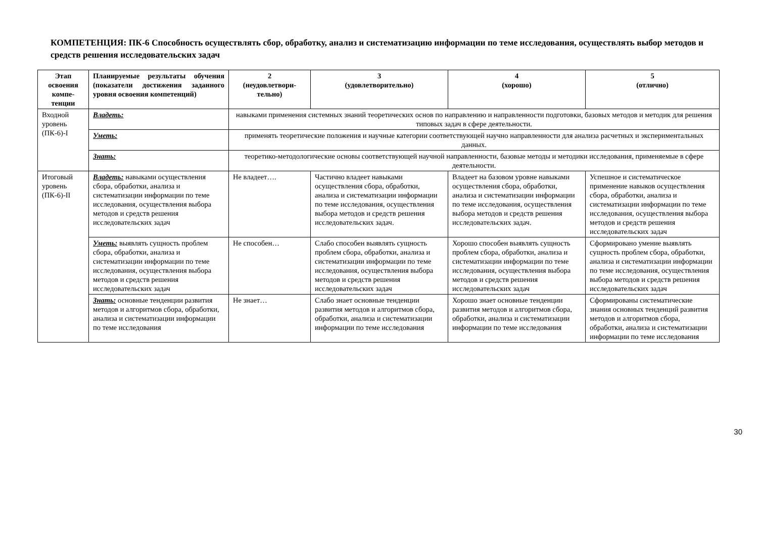КОМПЕТЕНЦИЯ: ПК-6 Способность осуществлять сбор, обработку, анализ и систематизацию информации по теме исследования, осуществлять выбор методов и средств решения исследовательских задач
| Этап освоения компе-тенции | Планируемые результаты обучения (показатели достижения заданного уровня освоения компетенций) | 2 (неудовлетвори-тельно) | 3 (удовлетворительно) | 4 (хорошо) | 5 (отлично) |
| --- | --- | --- | --- | --- | --- |
| Входной уровень (ПК-6)-I | Владеть: | навыками применения системных знаний теоретических основ по направлению и направленности подготовки, базовых методов и методик для решения типовых задач в сфере деятельности. | | | |
| | Уметь: | применять теоретические положения и научные категории соответствующей научно направленности для анализа расчетных и экспериментальных данных. | | | |
| | Знать: | теоретико-методологические основы соответствующей научной направленности, базовые методы и методики исследования, применяемые в сфере деятельности. | | | |
| Итоговый уровень (ПК-6)-II | Владеть: навыками осуществления сбора, обработки, анализа и систематизации информации по теме исследования, осуществления выбора методов и средств решения исследовательских задач | Не владеет…. | Частично владеет навыками осуществления сбора, обработки, анализа и систематизации информации по теме исследования, осуществления выбора методов и средств решения исследовательских задач. | Владеет на базовом уровне навыками осуществления сбора, обработки, анализа и систематизации информации по теме исследования, осуществления выбора методов и средств решения исследовательских задач. | Успешное и систематическое применение навыков осуществления сбора, обработки, анализа и систематизации информации по теме исследования, осуществления выбора методов и средств решения исследовательских задач |
| | Уметь: выявлять сущность проблем сбора, обработки, анализа и систематизации информации по теме исследования, осуществления выбора методов и средств решения исследовательских задач | Не способен… | Слабо способен выявлять сущность проблем сбора, обработки, анализа и систематизации информации по теме исследования, осуществления выбора методов и средств решения исследовательских задач | Хорошо способен выявлять сущность проблем сбора, обработки, анализа и систематизации информации по теме исследования, осуществления выбора методов и средств решения исследовательских задач | Сформировано умение выявлять сущность проблем сбора, обработки, анализа и систематизации информации по теме исследования, осуществления выбора методов и средств решения исследовательских задач |
| | Знать: основные тенденции развития методов и алгоритмов сбора, обработки, анализа и систематизации информации по теме исследования | Не знает… | Слабо знает основные тенденции развития методов и алгоритмов сбора, обработки, анализа и систематизации информации по теме исследования | Хорошо знает основные тенденции развития методов и алгоритмов сбора, обработки, анализа и систематизации информации по теме исследования | Сформированы систематические знания основных тенденций развития методов и алгоритмов сбора, обработки, анализа и систематизации информации по теме исследования |
30